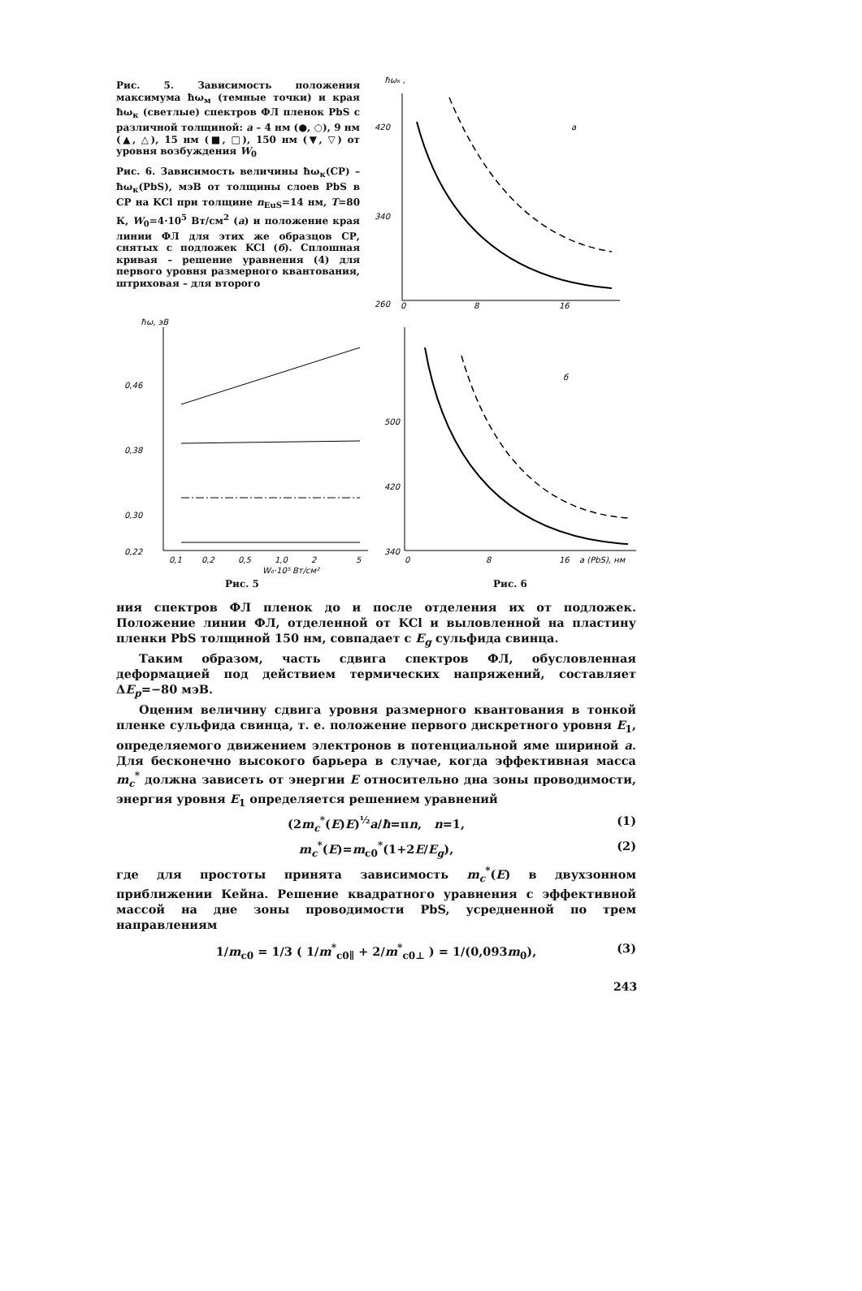Рис. 5. Зависимость положения максимума ħω<sub>м</sub> (темные точки) и края ħω<sub>к</sub> (светлые) спектров ФЛ пленок PbS с различной толщиной: а – 4 нм (●, ○), 9 нм (▲, △), 15 нм (■, □), 150 нм (▼, ▽) от уровня возбуждения W<sub>0</sub>
Рис. 6. Зависимость величины ħω<sub>к</sub>(СР) – ħω<sub>к</sub>(PbS), мэВ от толщины слоев PbS в СР на KCl при толщине n<sub>EuS</sub>=14 нм, T=80 К, W<sub>0</sub>=4·10<sup>5</sup> Вт/см<sup>2</sup> (а) и положение края линии ФЛ для этих же образцов СР, снятых с подложек KCl (б). Сплошная кривая – решение уравнения (4) для первого уровня размерного квантования, штриховая – для второго
ħωк ,
420
340
260
0
8
16
а
ħω, эВ
0,46
0,38
0,30
0,22
0,1
0,2
0,5
1,0
2
5
W₀·10⁵ Вт/см²
Рис. 5
500
420
340
0
8
16
a (PbS), нм
б
Рис. 6
ния спектров ФЛ пленок до и после отделения их от подложек. Положение линии ФЛ, отделенной от KCl и выловленной на пластину пленки PbS толщиной 150 нм, совпадает с E<sub>g</sub> сульфида свинца.
Таким образом, часть сдвига спектров ФЛ, обусловленная деформацией под действием термических напряжений, составляет ΔE<sub>p</sub>=−80 мэВ.
Оценим величину сдвига уровня размерного квантования в тонкой пленке сульфида свинца, т. е. положение первого дискретного уровня E<sub>1</sub>, определяемого движением электронов в потенциальной яме шириной a. Для бесконечно высокого барьера в случае, когда эффективная масса m<sub>c</sub><sup>*</sup> должна зависеть от энергии E относительно дна зоны проводимости, энергия уровня E<sub>1</sub> определяется решением уравнений
(2m<sub>c</sub><sup>*</sup>(E)E)<sup>½</sup>a/ħ=πn, n=1, (1)
m<sub>c</sub><sup>*</sup>(E)=m<sub>c0</sub><sup>*</sup>(1+2E/E<sub>g</sub>), (2)
где для простоты принята зависимость m<sub>c</sub><sup>*</sup>(E) в двухзонном приближении Кейна. Решение квадратного уравнения с эффективной массой на дне зоны проводимости PbS, усредненной по трем направлениям
1/m<sub>c0</sub> = 1/3 ( 1/m<sup>*</sup><sub>c0∥</sub> + 2/m<sup>*</sup><sub>c0⊥</sub> ) = 1/(0,093m<sub>0</sub>), (3)
243